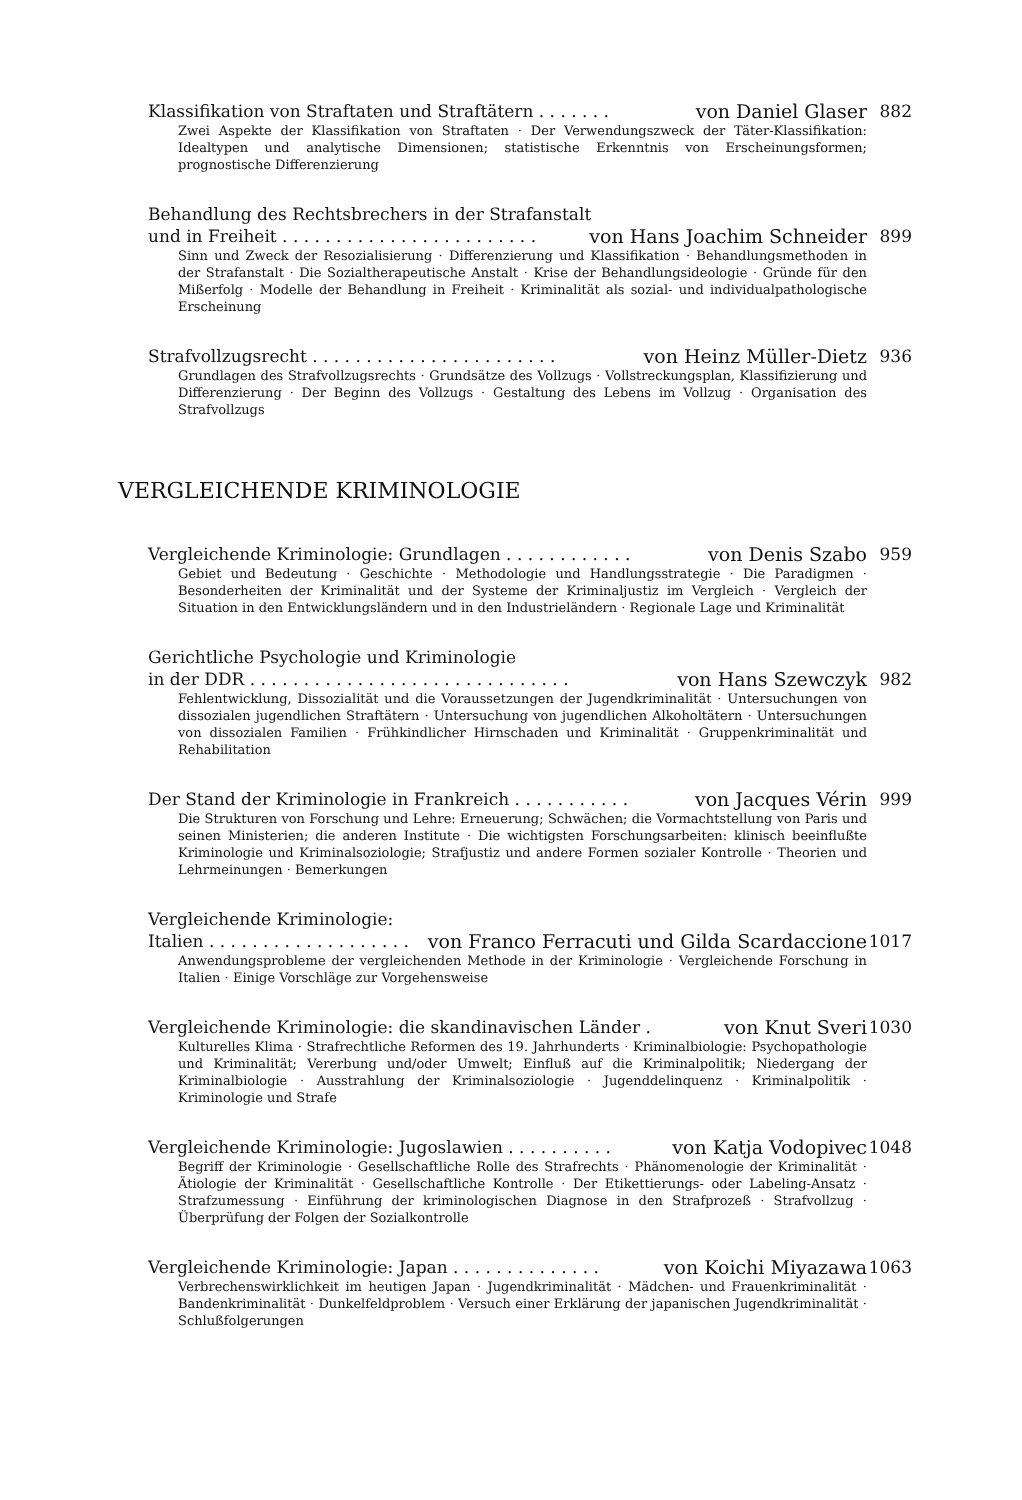Klassifikation von Straftaten und Straftätern . . . . . . . von Daniel Glaser 882
Zwei Aspekte der Klassifikation von Straftaten · Der Verwendungszweck der Täter-Klassifikation: Idealtypen und analytische Dimensionen; statistische Erkenntnis von Erscheinungsformen; prognostische Differenzierung
Behandlung des Rechtsbrechers in der Strafanstalt
und in Freiheit . . . . . . . . . . . . . . . . . . . . . . . . von Hans Joachim Schneider 899
Sinn und Zweck der Resozialisierung · Differenzierung und Klassifikation · Behandlungsmethoden in der Strafanstalt · Die Sozialtherapeutische Anstalt · Krise der Behandlungsideologie · Gründe für den Mißerfolg · Modelle der Behandlung in Freiheit · Kriminalität als sozial- und individualpathologische Erscheinung
Strafvollzugsrecht . . . . . . . . . . . . . . . . . . . . . . . von Heinz Müller-Dietz 936
Grundlagen des Strafvollzugsrechts · Grundsätze des Vollzugs · Vollstreckungsplan, Klassifizierung und Differenzierung · Der Beginn des Vollzugs · Gestaltung des Lebens im Vollzug · Organisation des Strafvollzugs
VERGLEICHENDE KRIMINOLOGIE
Vergleichende Kriminologie: Grundlagen . . . . . . . . . . . . von Denis Szabo 959
Gebiet und Bedeutung · Geschichte · Methodologie und Handlungsstrategie · Die Paradigmen · Besonderheiten der Kriminalität und der Systeme der Kriminaljustiz im Vergleich · Vergleich der Situation in den Entwicklungsländern und in den Industrieländern · Regionale Lage und Kriminalität
Gerichtliche Psychologie und Kriminologie
in der DDR . . . . . . . . . . . . . . . . . . . . . . . . . . . . . . von Hans Szewczyk 982
Fehlentwicklung, Dissozialität und die Voraussetzungen der Jugendkriminalität · Untersuchungen von dissozialen jugendlichen Straftätern · Untersuchung von jugendlichen Alkoholtätern · Untersuchungen von dissozialen Familien · Frühkindlicher Hirnschaden und Kriminalität · Gruppenkriminalität und Rehabilitation
Der Stand der Kriminologie in Frankreich . . . . . . . . . . . von Jacques Vérin 999
Die Strukturen von Forschung und Lehre: Erneuerung; Schwächen; die Vormachtstellung von Paris und seinen Ministerien; die anderen Institute · Die wichtigsten Forschungsarbeiten: klinisch beeinflußte Kriminologie und Kriminalsoziologie; Strafjustiz und andere Formen sozialer Kontrolle · Theorien und Lehrmeinungen · Bemerkungen
Vergleichende Kriminologie:
Italien . . . . . . . . . . . . . . . . . . . von Franco Ferracuti und Gilda Scardaccione 1017
Anwendungsprobleme der vergleichenden Methode in der Kriminologie · Vergleichende Forschung in Italien · Einige Vorschläge zur Vorgehensweise
Vergleichende Kriminologie: die skandinavischen Länder . von Knut Sveri 1030
Kulturelles Klima · Strafrechtliche Reformen des 19. Jahrhunderts · Kriminalbiologie: Psychopathologie und Kriminalität; Vererbung und/oder Umwelt; Einfluß auf die Kriminalpolitik; Niedergang der Kriminalbiologie · Ausstrahlung der Kriminalsoziologie · Jugenddelinquenz · Kriminalpolitik · Kriminologie und Strafe
Vergleichende Kriminologie: Jugoslawien . . . . . . . . . . von Katja Vodopivec 1048
Begriff der Kriminologie · Gesellschaftliche Rolle des Strafrechts · Phänomenologie der Kriminalität · Ätiologie der Kriminalität · Gesellschaftliche Kontrolle · Der Etikettierungs- oder Labeling-Ansatz · Strafzumessung · Einführung der kriminologischen Diagnose in den Strafprozeß · Strafvollzug · Überprüfung der Folgen der Sozialkontrolle
Vergleichende Kriminologie: Japan . . . . . . . . . . . . . . von Koichi Miyazawa 1063
Verbrechenswirklichkeit im heutigen Japan · Jugendkriminalität · Mädchen- und Frauenkriminalität · Bandenkriminalität · Dunkelfeldproblem · Versuch einer Erklärung der japanischen Jugendkriminalität · Schlußfolgerungen